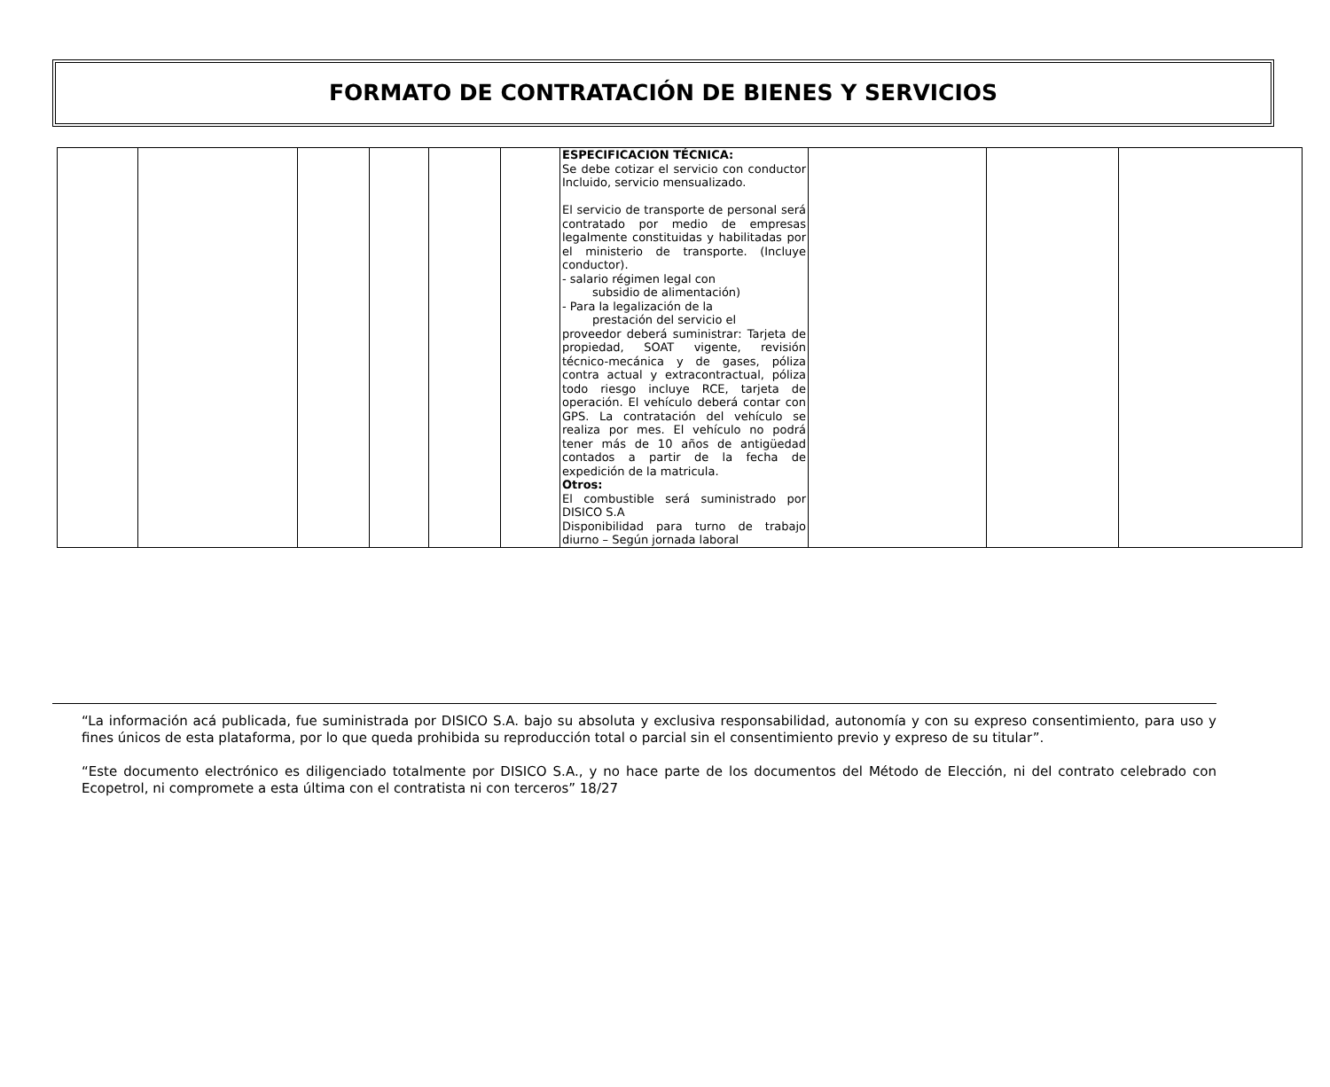FORMATO DE CONTRATACIÓN DE BIENES Y SERVICIOS
| | | | | | | ESPECIFICACION TÉCNICA: Se debe cotizar el servicio con conductor Incluido, servicio mensualizado. El servicio de transporte de personal será contratado por medio de empresas legalmente constituidas y habilitadas por el ministerio de transporte. (Incluye conductor). - salario régimen legal con subsidio de alimentación) - Para la legalización de la prestación del servicio el proveedor deberá suministrar: Tarjeta de propiedad, SOAT vigente, revisión técnico-mecánica y de gases, póliza contra actual y extracontractual, póliza todo riesgo incluye RCE, tarjeta de operación. El vehículo deberá contar con GPS. La contratación del vehículo se realiza por mes. El vehículo no podrá tener más de 10 años de antigüedad contados a partir de la fecha de expedición de la matricula. Otros: El combustible será suministrado por DISICO S.A Disponibilidad para turno de trabajo diurno – Según jornada laboral | | | |
“La información acá publicada, fue suministrada por DISICO S.A. bajo su absoluta y exclusiva responsabilidad, autonomía y con su expreso consentimiento, para uso y fines únicos de esta plataforma, por lo que queda prohibida su reproducción total o parcial sin el consentimiento previo y expreso de su titular”.
“Este documento electrónico es diligenciado totalmente por DISICO S.A., y no hace parte de los documentos del Método de Elección, ni del contrato celebrado con Ecopetrol, ni compromete a esta última con el contratista ni con terceros” 18/27